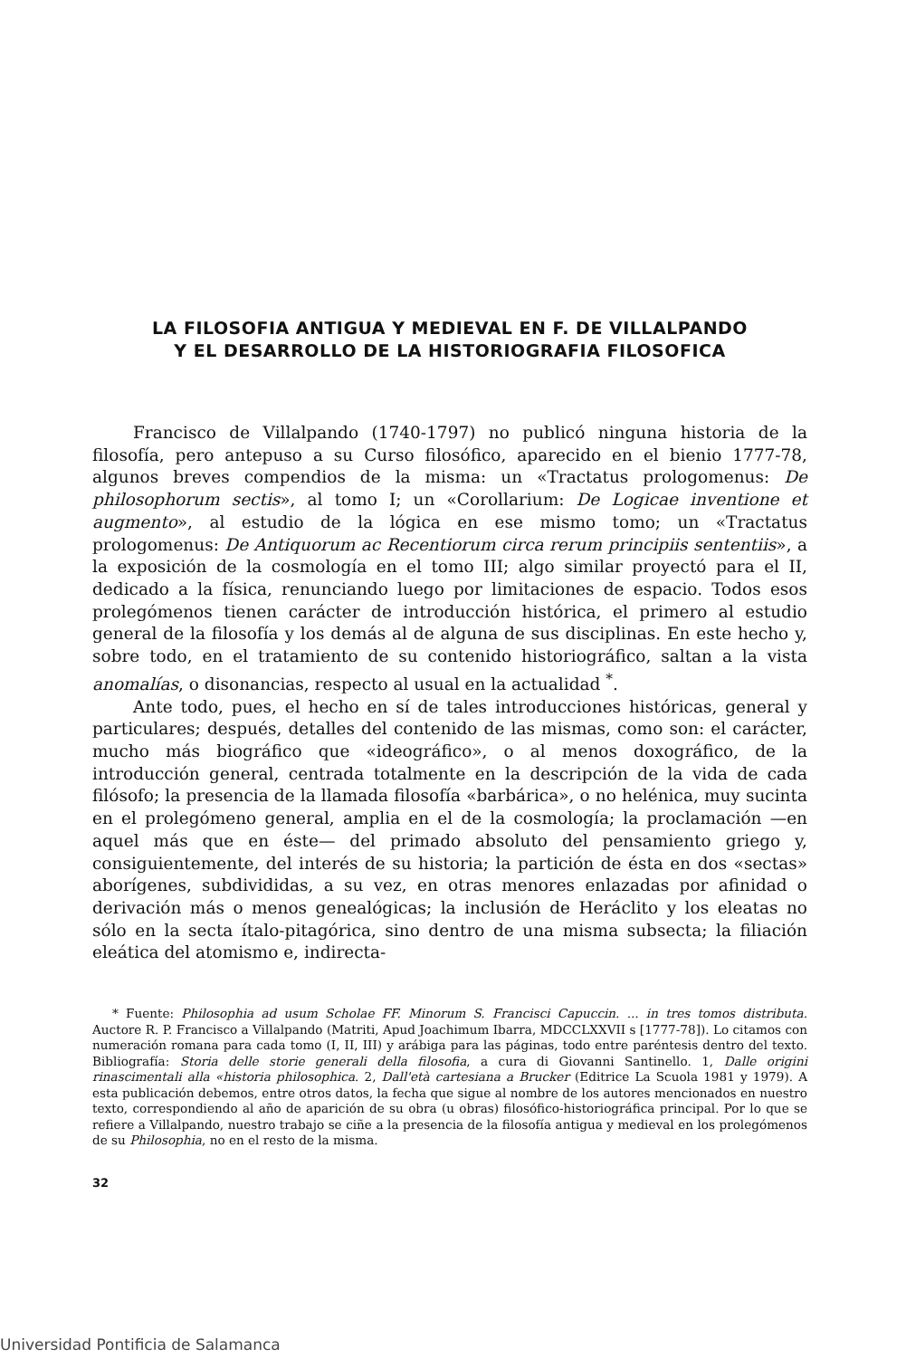LA FILOSOFIA ANTIGUA Y MEDIEVAL EN F. DE VILLALPANDO
Y EL DESARROLLO DE LA HISTORIOGRAFIA FILOSOFICA
Francisco de Villalpando (1740-1797) no publicó ninguna historia de la filosofía, pero antepuso a su Curso filosófico, aparecido en el bienio 1777-78, algunos breves compendios de la misma: un «Tractatus prologomenus: De philosophorum sectis», al tomo I; un «Corollarium: De Logicae inventione et augmento», al estudio de la lógica en ese mismo tomo; un «Tractatus prologomenus: De Antiquorum ac Recentiorum circa rerum principiis sententiis», a la exposición de la cosmología en el tomo III; algo similar proyectó para el II, dedicado a la física, renunciando luego por limitaciones de espacio. Todos esos prolegómenos tienen carácter de introducción histórica, el primero al estudio general de la filosofía y los demás al de alguna de sus disciplinas. En este hecho y, sobre todo, en el tratamiento de su contenido historiográfico, saltan a la vista anomalías, o disonancias, respecto al usual en la actualidad <sup>*</sup>.
Ante todo, pues, el hecho en sí de tales introducciones históricas, general y particulares; después, detalles del contenido de las mismas, como son: el carácter, mucho más biográfico que «ideográfico», o al menos doxográfico, de la introducción general, centrada totalmente en la descripción de la vida de cada filósofo; la presencia de la llamada filosofía «barbárica», o no helénica, muy sucinta en el prolegómeno general, amplia en el de la cosmología; la proclamación —en aquel más que en éste— del primado absoluto del pensamiento griego y, consiguientemente, del interés de su historia; la partición de ésta en dos «sectas» aborígenes, subdivididas, a su vez, en otras menores enlazadas por afinidad o derivación más o menos genealógicas; la inclusión de Heráclito y los eleatas no sólo en la secta ítalo-pitagórica, sino dentro de una misma subsecta; la filiación eleática del atomismo e, indirecta-
* Fuente: Philosophia ad usum Scholae FF. Minorum S. Francisci Capuccin. ... in tres tomos distributa. Auctore R. P. Francisco a Villalpando (Matriti, Apud Joachimum Ibarra, MDCCLXXVII s [1777-78]). Lo citamos con numeración romana para cada tomo (I, II, III) y arábiga para las páginas, todo entre paréntesis dentro del texto. Bibliografía: Storia delle storie generali della filosofia, a cura di Giovanni Santinello. 1, Dalle origini rinascimentali alla «historia philosophica. 2, Dall'età cartesiana a Brucker (Editrice La Scuola 1981 y 1979). A esta publicación debemos, entre otros datos, la fecha que sigue al nombre de los autores mencionados en nuestro texto, correspondiendo al año de aparición de su obra (u obras) filosófico-historiográfica principal. Por lo que se refiere a Villalpando, nuestro trabajo se ciñe a la presencia de la filosofía antigua y medieval en los prolegómenos de su Philosophia, no en el resto de la misma.
32
Universidad Pontificia de Salamanca